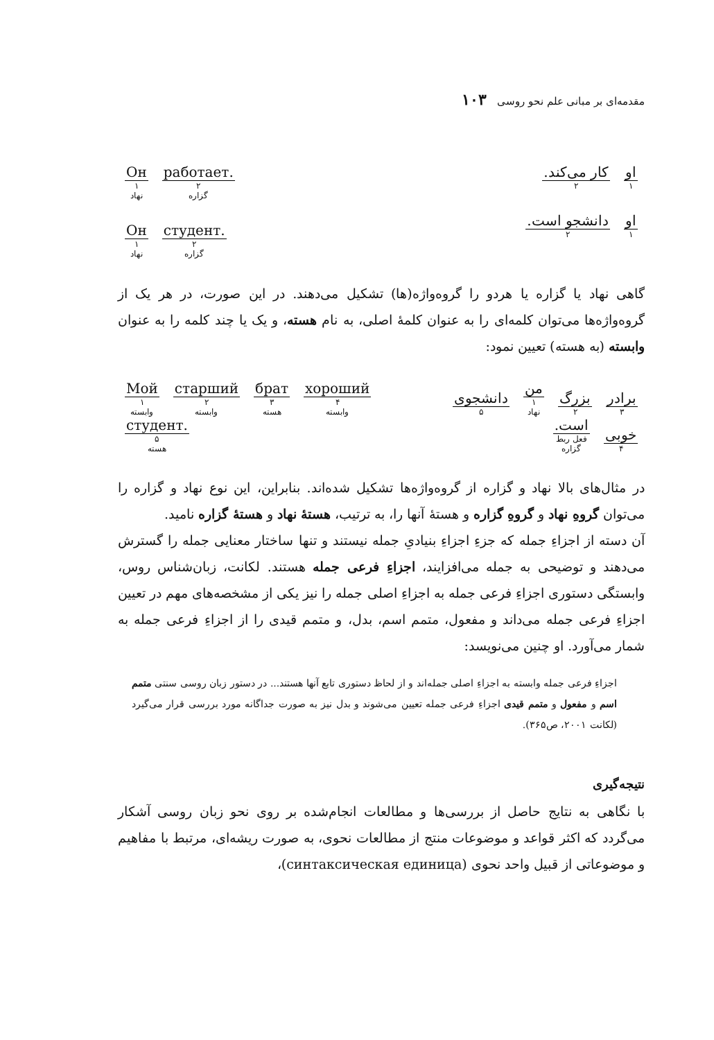مقدمه‌ای بر مبانی علم نحو روسی ۱۰۳
او
۱
کار می‌کند.
۲
او
۱
دانشجو است.
۲
Он
۱
نهاد
работает.
۲
گزاره
Он
۱
نهاد
студент.
۲
گزاره
گاهی نهاد یا گزاره یا هردو را گروه‌واژه(ها) تشکیل می‌دهند. در این صورت، در هر یک از گروه‌واژه‌ها می‌توان کلمه‌ای را به عنوان کلمهٔ اصلی، به نام هسته، و یک یا چند کلمه را به عنوان وابسته (به هسته) تعیین نمود:
برادر
۳
بزرگ
۲
من
۱
نهاد
دانشجوی
۵
خوبی
۴
است.
فعل ربط
گزاره
Мой
۱
وابسته
старший
۲
وابسته
брат
۳
هسته
хороший
۴
وابسته
студент.
۵
هسته
در مثال‌های بالا نهاد و گزاره از گروه‌واژه‌ها تشکیل شده‌اند. بنابراین، این نوع نهاد و گزاره را می‌توان گروهِ نهاد و گروهِ گزاره و هستهٔ آنها را، به ترتیب، هستهٔ نهاد و هستهٔ گزاره نامید.
آن دسته از اجزاءِ جمله که جزءِ اجزاءِ بنیادیِ جمله نیستند و تنها ساختار معنایی جمله را گسترش می‌دهند و توضیحی به جمله می‌افزایند، اجزاءِ فرعی جمله هستند. لکانت، زبان‌شناس روس، وابستگی دستوری اجزاءِ فرعی جمله به اجزاءِ اصلی جمله را نیز یکی از مشخصه‌های مهم در تعیین اجزاءِ فرعی جمله می‌داند و مفعول، متمم اسم، بدل، و متمم قیدی را از اجزاءِ فرعی جمله به شمار می‌آورد. او چنین می‌نویسد:
اجزاءِ فرعی جمله وابسته به اجزاءِ اصلی جمله‌اند و از لحاظ دستوری تابع آنها هستند... در دستور زبان روسی سنتی متمم اسم و مفعول و متمم قیدی اجزاءِ فرعی جمله تعیین می‌شوند و بدل نیز به صورت جداگانه مورد بررسی قرار می‌گیرد (لکانت ۲۰۰۱، ص۳۶۵).
نتیجه‌گیری
با نگاهی به نتایج حاصل از بررسی‌ها و مطالعات انجام‌شده بر روی نحو زبان روسی آشکار می‌گردد که اکثر قواعد و موضوعات منتج از مطالعات نحوی، به صورت ریشه‌ای، مرتبط با مفاهیم و موضوعاتی از قبیل واحد نحوی (синтаксическая единица)،